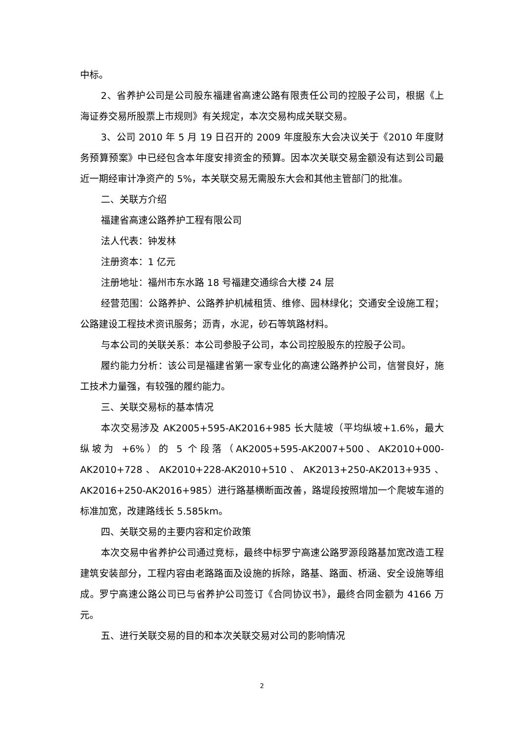中标。
2、省养护公司是公司股东福建省高速公路有限责任公司的控股子公司，根据《上海证券交易所股票上市规则》有关规定，本次交易构成关联交易。
3、公司 2010 年 5 月 19 日召开的 2009 年度股东大会决议关于《2010 年度财务预算预案》中已经包含本年度安排资金的预算。因本次关联交易金额没有达到公司最近一期经审计净资产的 5%，本关联交易无需股东大会和其他主管部门的批准。
二、关联方介绍
福建省高速公路养护工程有限公司
法人代表：钟发林
注册资本：1 亿元
注册地址：福州市东水路 18 号福建交通综合大楼 24 层
经营范围：公路养护、公路养护机械租赁、维修、园林绿化；交通安全设施工程；公路建设工程技术资讯服务；沥青，水泥，砂石等筑路材料。
与本公司的关联关系：本公司参股子公司，本公司控股股东的控股子公司。
履约能力分析：该公司是福建省第一家专业化的高速公路养护公司，信誉良好，施工技术力量强，有较强的履约能力。
三、关联交易标的基本情况
本次交易涉及 AK2005+595-AK2016+985 长大陡坡（平均纵坡+1.6%，最大纵坡为 +6%）的 5 个段落（AK2005+595-AK2007+500、AK2010+000-AK2010+728、AK2010+228-AK2010+510、AK2013+250-AK2013+935、AK2016+250-AK2016+985）进行路基横断面改善，路堤段按照增加一个爬坡车道的标准加宽，改建路线长 5.585km。
四、关联交易的主要内容和定价政策
本次交易中省养护公司通过竞标，最终中标罗宁高速公路罗源段路基加宽改造工程建筑安装部分，工程内容由老路路面及设施的拆除，路基、路面、桥涵、安全设施等组成。罗宁高速公路公司已与省养护公司签订《合同协议书》，最终合同金额为 4166 万元。
五、进行关联交易的目的和本次关联交易对公司的影响情况
2